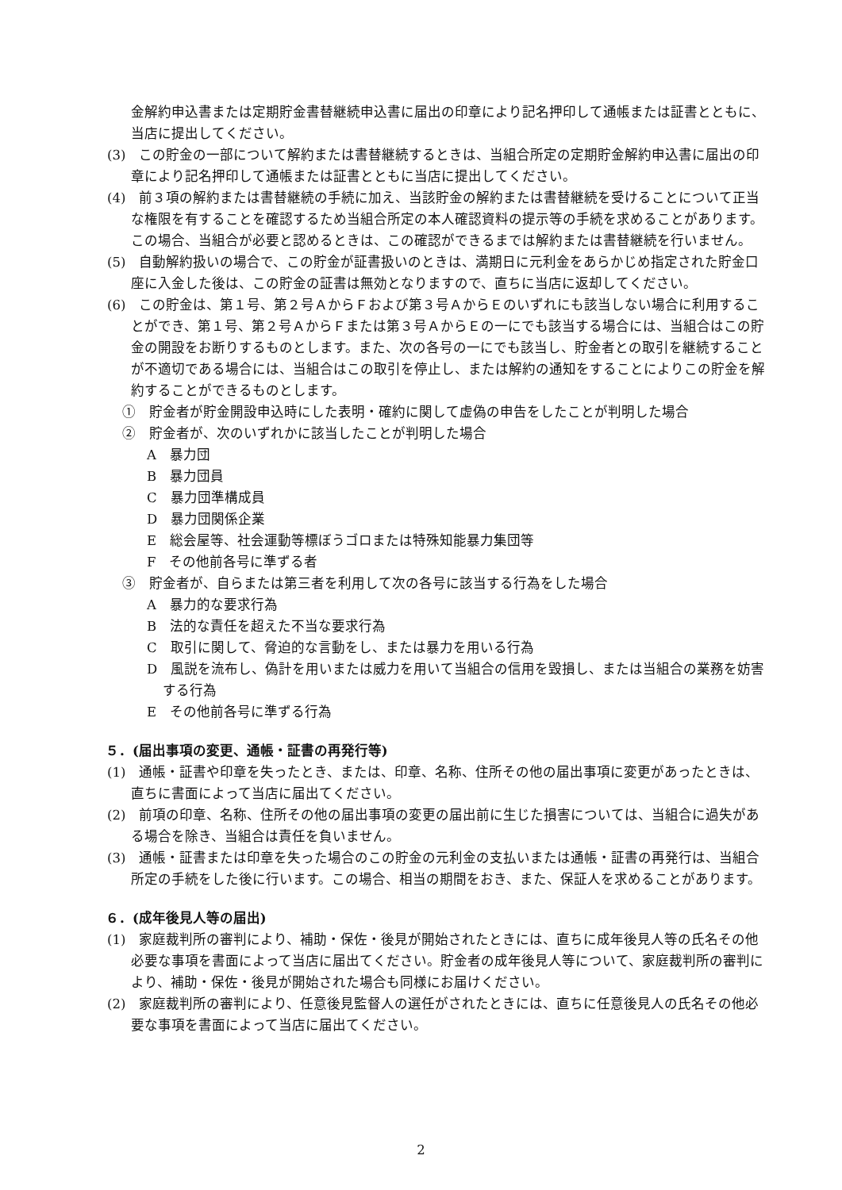金解約申込書または定期貯金書替継続申込書に届出の印章により記名押印して通帳または証書とともに、当店に提出してください。
(3)　この貯金の一部について解約または書替継続するときは、当組合所定の定期貯金解約申込書に届出の印章により記名押印して通帳または証書とともに当店に提出してください。
(4)　前３項の解約または書替継続の手続に加え、当該貯金の解約または書替継続を受けることについて正当な権限を有することを確認するため当組合所定の本人確認資料の提示等の手続を求めることがあります。この場合、当組合が必要と認めるときは、この確認ができるまでは解約または書替継続を行いません。
(5)　自動解約扱いの場合で、この貯金が証書扱いのときは、満期日に元利金をあらかじめ指定された貯金口座に入金した後は、この貯金の証書は無効となりますので、直ちに当店に返却してください。
(6)　この貯金は、第１号、第２号ＡからＦおよび第３号ＡからＥのいずれにも該当しない場合に利用することができ、第１号、第２号ＡからＦまたは第３号ＡからＥの一にでも該当する場合には、当組合はこの貯金の開設をお断りするものとします。また、次の各号の一にでも該当し、貯金者との取引を継続することが不適切である場合には、当組合はこの取引を停止し、または解約の通知をすることによりこの貯金を解約することができるものとします。
①　貯金者が貯金開設申込時にした表明・確約に関して虚偽の申告をしたことが判明した場合
②　貯金者が、次のいずれかに該当したことが判明した場合
A　暴力団
B　暴力団員
C　暴力団準構成員
D　暴力団関係企業
E　総会屋等、社会運動等標ぼうゴロまたは特殊知能暴力集団等
F　その他前各号に準ずる者
③　貯金者が、自らまたは第三者を利用して次の各号に該当する行為をした場合
A　暴力的な要求行為
B　法的な責任を超えた不当な要求行為
C　取引に関して、脅迫的な言動をし、または暴力を用いる行為
D　風説を流布し、偽計を用いまたは威力を用いて当組合の信用を毀損し、または当組合の業務を妨害する行為
E　その他前各号に準ずる行為
５．(届出事項の変更、通帳・証書の再発行等)
(1)　通帳・証書や印章を失ったとき、または、印章、名称、住所その他の届出事項に変更があったときは、直ちに書面によって当店に届出てください。
(2)　前項の印章、名称、住所その他の届出事項の変更の届出前に生じた損害については、当組合に過失がある場合を除き、当組合は責任を負いません。
(3)　通帳・証書または印章を失った場合のこの貯金の元利金の支払いまたは通帳・証書の再発行は、当組合所定の手続をした後に行います。この場合、相当の期間をおき、また、保証人を求めることがあります。
６．(成年後見人等の届出)
(1)　家庭裁判所の審判により、補助・保佐・後見が開始されたときには、直ちに成年後見人等の氏名その他必要な事項を書面によって当店に届出てください。貯金者の成年後見人等について、家庭裁判所の審判により、補助・保佐・後見が開始された場合も同様にお届けください。
(2)　家庭裁判所の審判により、任意後見監督人の選任がされたときには、直ちに任意後見人の氏名その他必要な事項を書面によって当店に届出てください。
2